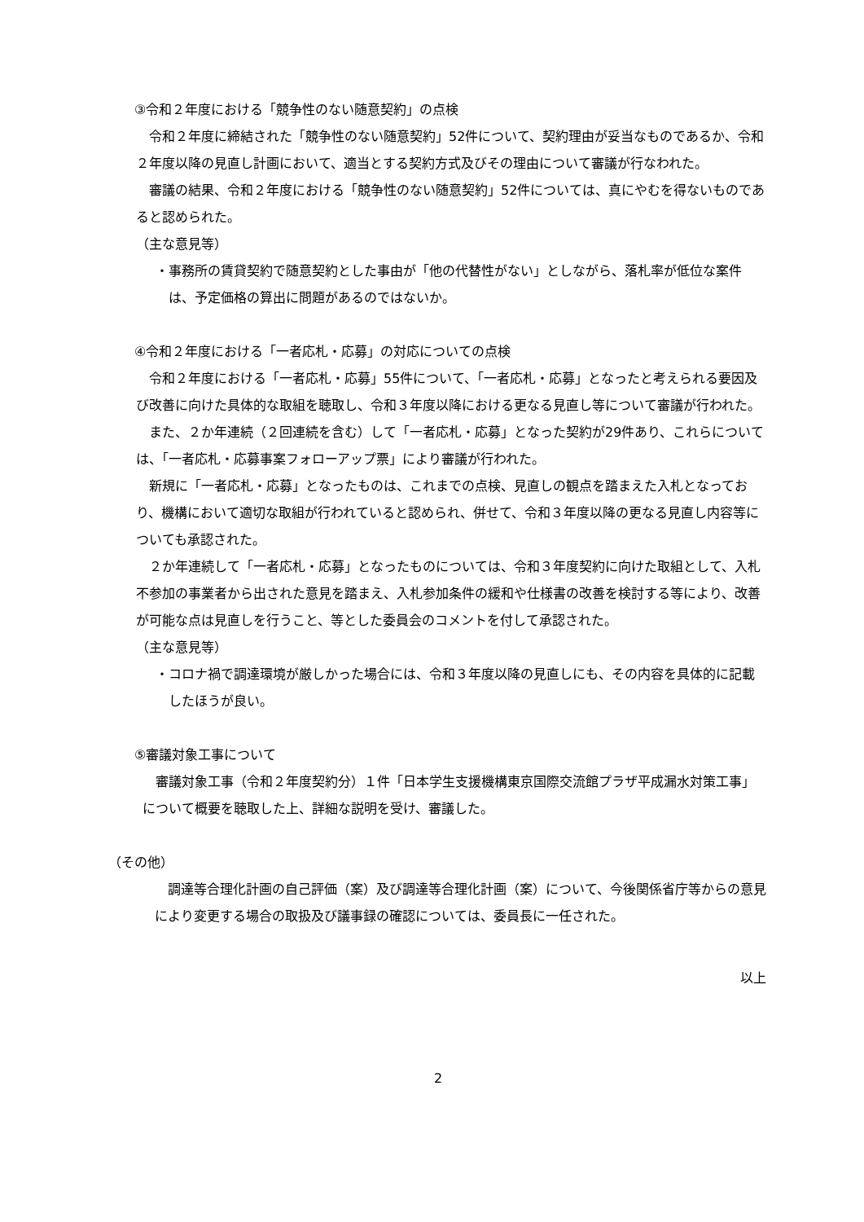③令和２年度における「競争性のない随意契約」の点検
令和２年度に締結された「競争性のない随意契約」52件について、契約理由が妥当なものであるか、令和２年度以降の見直し計画において、適当とする契約方式及びその理由について審議が行なわれた。
審議の結果、令和２年度における「競争性のない随意契約」52件については、真にやむを得ないものであると認められた。
（主な意見等）
・事務所の賃貸契約で随意契約とした事由が「他の代替性がない」としながら、落札率が低位な案件は、予定価格の算出に問題があるのではないか。
④令和２年度における「一者応札・応募」の対応についての点検
令和２年度における「一者応札・応募」55件について、「一者応札・応募」となったと考えられる要因及び改善に向けた具体的な取組を聴取し、令和３年度以降における更なる見直し等について審議が行われた。
また、２か年連続（２回連続を含む）して「一者応札・応募」となった契約が29件あり、これらについては、「一者応札・応募事案フォローアップ票」により審議が行われた。
新規に「一者応札・応募」となったものは、これまでの点検、見直しの観点を踏まえた入札となっており、機構において適切な取組が行われていると認められ、併せて、令和３年度以降の更なる見直し内容等についても承認された。
２か年連続して「一者応札・応募」となったものについては、令和３年度契約に向けた取組として、入札不参加の事業者から出された意見を踏まえ、入札参加条件の緩和や仕様書の改善を検討する等により、改善が可能な点は見直しを行うこと、等とした委員会のコメントを付して承認された。
（主な意見等）
・コロナ禍で調達環境が厳しかった場合には、令和３年度以降の見直しにも、その内容を具体的に記載したほうが良い。
⑤審議対象工事について
審議対象工事（令和２年度契約分）１件「日本学生支援機構東京国際交流館プラザ平成漏水対策工事」について概要を聴取した上、詳細な説明を受け、審議した。
（その他）
調達等合理化計画の自己評価（案）及び調達等合理化計画（案）について、今後関係省庁等からの意見により変更する場合の取扱及び議事録の確認については、委員長に一任された。
以上
2